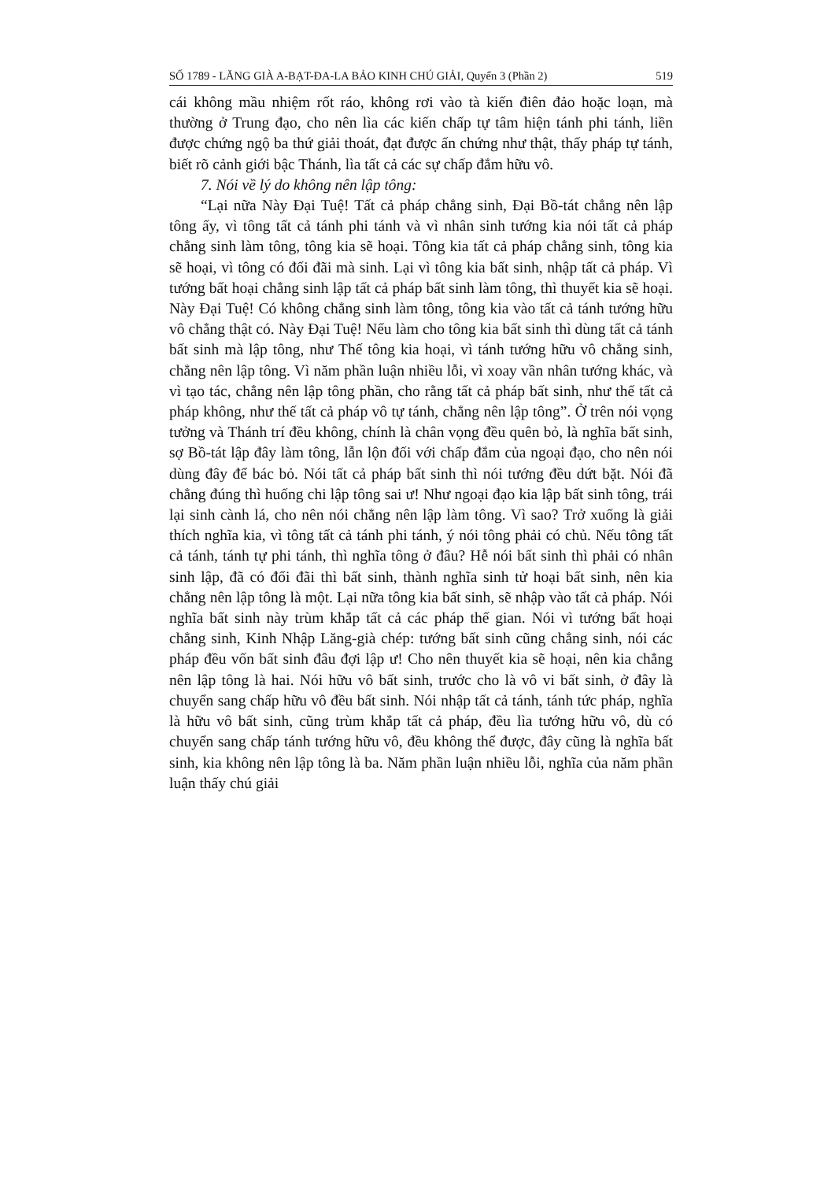SỐ 1789 - LĂNG GIÀ A-BẠT-ĐA-LA BẢO KINH CHÚ GIẢI, Quyển 3 (Phần 2) 519
cái không mầu nhiệm rốt ráo, không rơi vào tà kiến điên đảo hoặc loạn, mà thường ở Trung đạo, cho nên lìa các kiến chấp tự tâm hiện tánh phi tánh, liền được chứng ngộ ba thứ giải thoát, đạt được ấn chứng như thật, thấy pháp tự tánh, biết rõ cảnh giới bậc Thánh, lìa tất cả các sự chấp đắm hữu vô.
7. Nói về lý do không nên lập tông:
“Lại nữa Này Đại Tuệ! Tất cả pháp chẳng sinh, Đại Bồ-tát chẳng nên lập tông ấy, vì tông tất cả tánh phi tánh và vì nhân sinh tướng kia nói tất cả pháp chẳng sinh làm tông, tông kia sẽ hoại. Tông kia tất cả pháp chẳng sinh, tông kia sẽ hoại, vì tông có đối đãi mà sinh. Lại vì tông kia bất sinh, nhập tất cả pháp. Vì tướng bất hoại chẳng sinh lập tất cả pháp bất sinh làm tông, thì thuyết kia sẽ hoại. Này Đại Tuệ! Có không chẳng sinh làm tông, tông kia vào tất cả tánh tướng hữu vô chẳng thật có. Này Đại Tuệ! Nếu làm cho tông kia bất sinh thì dùng tất cả tánh bất sinh mà lập tông, như Thế tông kia hoại, vì tánh tướng hữu vô chẳng sinh, chẳng nên lập tông. Vì năm phần luận nhiều lỗi, vì xoay vần nhân tướng khác, và vì tạo tác, chẳng nên lập tông phần, cho rằng tất cả pháp bất sinh, như thế tất cả pháp không, như thế tất cả pháp vô tự tánh, chẳng nên lập tông”. Ở trên nói vọng tưởng và Thánh trí đều không, chính là chân vọng đều quên bỏ, là nghĩa bất sinh, sợ Bồ-tát lập đây làm tông, lẫn lộn đối với chấp đắm của ngoại đạo, cho nên nói dùng đây để bác bỏ. Nói tất cả pháp bất sinh thì nói tướng đều dứt bặt. Nói đã chẳng đúng thì huống chi lập tông sai ư! Như ngoại đạo kia lập bất sinh tông, trái lại sinh cành lá, cho nên nói chẳng nên lập làm tông. Vì sao? Trở xuống là giải thích nghĩa kia, vì tông tất cả tánh phi tánh, ý nói tông phải có chủ. Nếu tông tất cả tánh, tánh tự phi tánh, thì nghĩa tông ở đâu? Hễ nói bất sinh thì phải có nhân sinh lập, đã có đối đãi thì bất sinh, thành nghĩa sinh tử hoại bất sinh, nên kia chẳng nên lập tông là một. Lại nữa tông kia bất sinh, sẽ nhập vào tất cả pháp. Nói nghĩa bất sinh này trùm khắp tất cả các pháp thế gian. Nói vì tướng bất hoại chẳng sinh, Kinh Nhập Lăng-già chép: tướng bất sinh cũng chẳng sinh, nói các pháp đều vốn bất sinh đâu đợi lập ư! Cho nên thuyết kia sẽ hoại, nên kia chẳng nên lập tông là hai. Nói hữu vô bất sinh, trước cho là vô vi bất sinh, ở đây là chuyển sang chấp hữu vô đều bất sinh. Nói nhập tất cả tánh, tánh tức pháp, nghĩa là hữu vô bất sinh, cũng trùm khắp tất cả pháp, đều lìa tướng hữu vô, dù có chuyển sang chấp tánh tướng hữu vô, đều không thể được, đây cũng là nghĩa bất sinh, kia không nên lập tông là ba. Năm phần luận nhiều lỗi, nghĩa của năm phần luận thấy chú giải